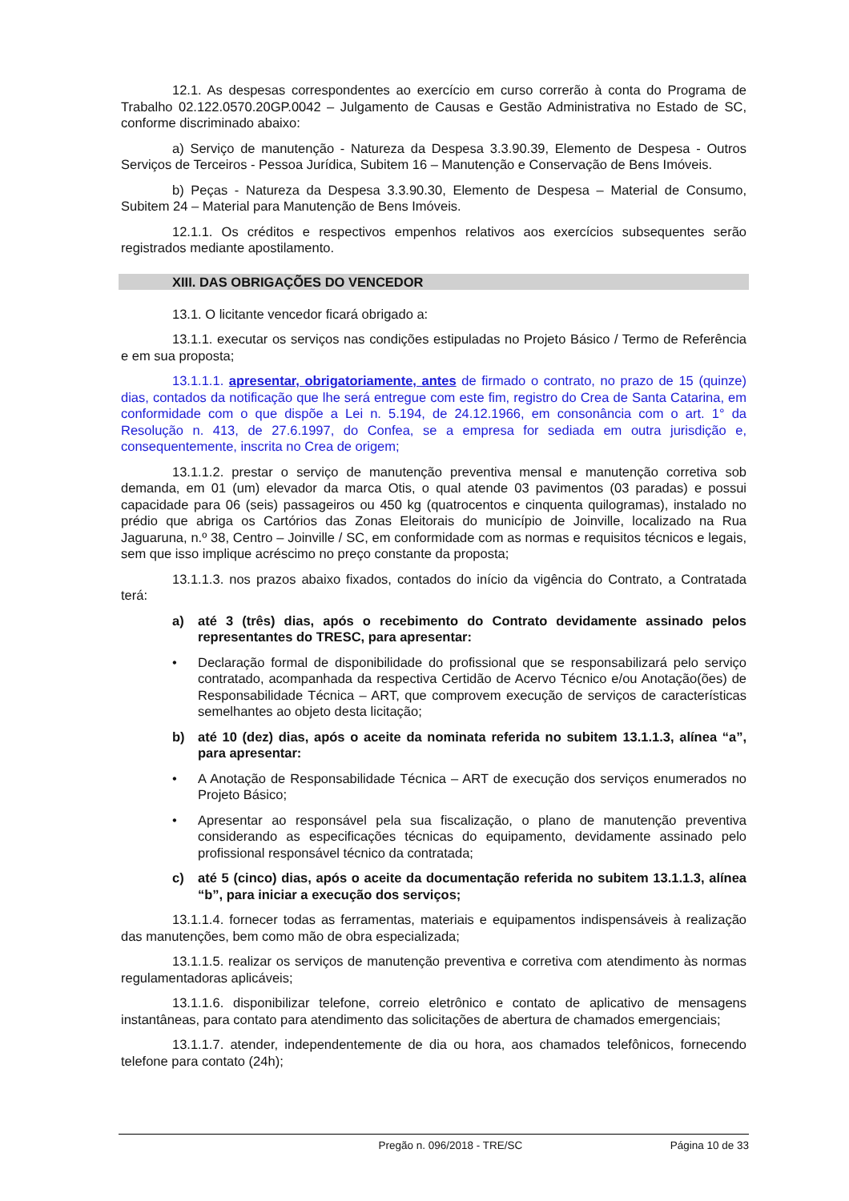12.1. As despesas correspondentes ao exercício em curso correrão à conta do Programa de Trabalho 02.122.0570.20GP.0042 – Julgamento de Causas e Gestão Administrativa no Estado de SC, conforme discriminado abaixo:
a) Serviço de manutenção - Natureza da Despesa 3.3.90.39, Elemento de Despesa - Outros Serviços de Terceiros - Pessoa Jurídica, Subitem 16 – Manutenção e Conservação de Bens Imóveis.
b) Peças - Natureza da Despesa 3.3.90.30, Elemento de Despesa – Material de Consumo, Subitem 24 – Material para Manutenção de Bens Imóveis.
12.1.1. Os créditos e respectivos empenhos relativos aos exercícios subsequentes serão registrados mediante apostilamento.
XIII. DAS OBRIGAÇÕES DO VENCEDOR
13.1. O licitante vencedor ficará obrigado a:
13.1.1. executar os serviços nas condições estipuladas no Projeto Básico / Termo de Referência e em sua proposta;
13.1.1.1. apresentar, obrigatoriamente, antes de firmado o contrato, no prazo de 15 (quinze) dias, contados da notificação que lhe será entregue com este fim, registro do Crea de Santa Catarina, em conformidade com o que dispõe a Lei n. 5.194, de 24.12.1966, em consonância com o art. 1° da Resolução n. 413, de 27.6.1997, do Confea, se a empresa for sediada em outra jurisdição e, consequentemente, inscrita no Crea de origem;
13.1.1.2. prestar o serviço de manutenção preventiva mensal e manutenção corretiva sob demanda, em 01 (um) elevador da marca Otis, o qual atende 03 pavimentos (03 paradas) e possui capacidade para 06 (seis) passageiros ou 450 kg (quatrocentos e cinquenta quilogramas), instalado no prédio que abriga os Cartórios das Zonas Eleitorais do município de Joinville, localizado na Rua Jaguaruna, n.º 38, Centro – Joinville / SC, em conformidade com as normas e requisitos técnicos e legais, sem que isso implique acréscimo no preço constante da proposta;
13.1.1.3. nos prazos abaixo fixados, contados do início da vigência do Contrato, a Contratada terá:
a) até 3 (três) dias, após o recebimento do Contrato devidamente assinado pelos representantes do TRESC, para apresentar:
• Declaração formal de disponibilidade do profissional que se responsabilizará pelo serviço contratado, acompanhada da respectiva Certidão de Acervo Técnico e/ou Anotação(ões) de Responsabilidade Técnica – ART, que comprovem execução de serviços de características semelhantes ao objeto desta licitação;
b) até 10 (dez) dias, após o aceite da nominata referida no subitem 13.1.1.3, alínea “a”, para apresentar:
• A Anotação de Responsabilidade Técnica – ART de execução dos serviços enumerados no Projeto Básico;
• Apresentar ao responsável pela sua fiscalização, o plano de manutenção preventiva considerando as especificações técnicas do equipamento, devidamente assinado pelo profissional responsável técnico da contratada;
c) até 5 (cinco) dias, após o aceite da documentação referida no subitem 13.1.1.3, alínea “b”, para iniciar a execução dos serviços;
13.1.1.4. fornecer todas as ferramentas, materiais e equipamentos indispensáveis à realização das manutenções, bem como mão de obra especializada;
13.1.1.5. realizar os serviços de manutenção preventiva e corretiva com atendimento às normas regulamentadoras aplicáveis;
13.1.1.6. disponibilizar telefone, correio eletrônico e contato de aplicativo de mensagens instantâneas, para contato para atendimento das solicitações de abertura de chamados emergenciais;
13.1.1.7. atender, independentemente de dia ou hora, aos chamados telefônicos, fornecendo telefone para contato (24h);
Pregão n. 096/2018 - TRE/SC Página 10 de 33